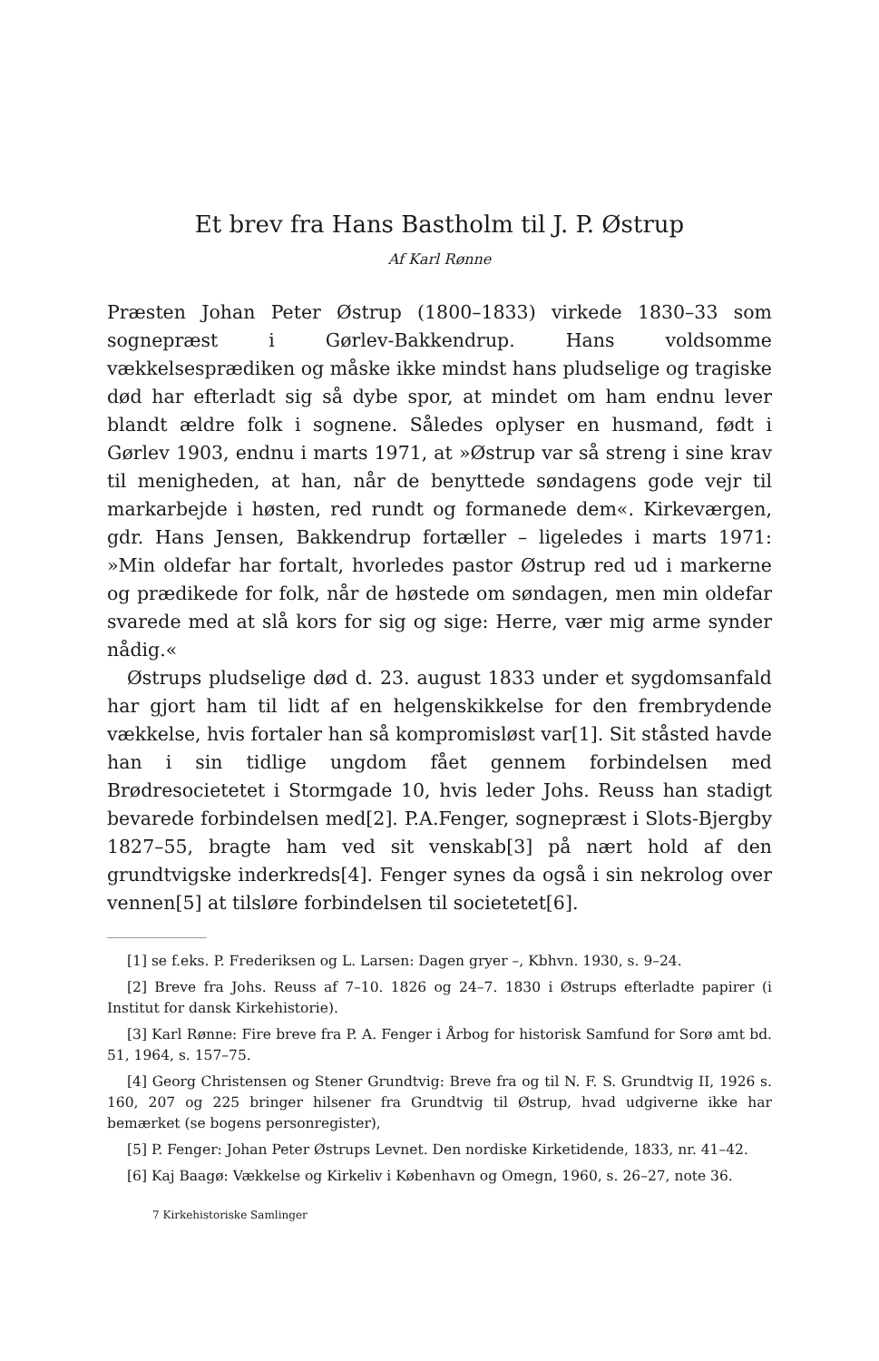Et brev fra Hans Bastholm til J. P. Østrup
Af Karl Rønne
Præsten Johan Peter Østrup (1800–1833) virkede 1830–33 som sognepræst i Gørlev-Bakkendrup. Hans voldsomme vækkelsesprædiken og måske ikke mindst hans pludselige og tragiske død har efterladt sig så dybe spor, at mindet om ham endnu lever blandt ældre folk i sognene. Således oplyser en husmand, født i Gørlev 1903, endnu i marts 1971, at »Østrup var så streng i sine krav til menigheden, at han, når de benyttede søndagens gode vejr til markarbejde i høsten, red rundt og formanede dem«. Kirkeværgen, gdr. Hans Jensen, Bakkendrup fortæller – ligeledes i marts 1971: »Min oldefar har fortalt, hvorledes pastor Østrup red ud i markerne og prædikede for folk, når de høstede om søndagen, men min oldefar svarede med at slå kors for sig og sige: Herre, vær mig arme synder nådig.«
Østrups pludselige død d. 23. august 1833 under et sygdomsanfald har gjort ham til lidt af en helgenskikkelse for den frembrydende vækkelse, hvis fortaler han så kompromisløst var[1]. Sit ståsted havde han i sin tidlige ungdom fået gennem forbindelsen med Brødresocietetet i Stormgade 10, hvis leder Johs. Reuss han stadigt bevarede forbindelsen med[2]. P.A.Fenger, sognepræst i Slots-Bjergby 1827–55, bragte ham ved sit venskab[3] på nært hold af den grundtvigske inderkreds[4]. Fenger synes da også i sin nekrolog over vennen[5] at tilsløre forbindelsen til societetet[6].
[1] se f.eks. P. Frederiksen og L. Larsen: Dagen gryer –, Kbhvn. 1930, s. 9–24.
[2] Breve fra Johs. Reuss af 7–10. 1826 og 24–7. 1830 i Østrups efterladte papirer (i Institut for dansk Kirkehistorie).
[3] Karl Rønne: Fire breve fra P. A. Fenger i Årbog for historisk Samfund for Sorø amt bd. 51, 1964, s. 157–75.
[4] Georg Christensen og Stener Grundtvig: Breve fra og til N. F. S. Grundtvig II, 1926 s. 160, 207 og 225 bringer hilsener fra Grundtvig til Østrup, hvad udgiverne ikke har bemærket (se bogens personregister),
[5] P. Fenger: Johan Peter Østrups Levnet. Den nordiske Kirketidende, 1833, nr. 41–42.
[6] Kaj Baagø: Vækkelse og Kirkeliv i København og Omegn, 1960, s. 26–27, note 36.
7 Kirkehistoriske Samlinger